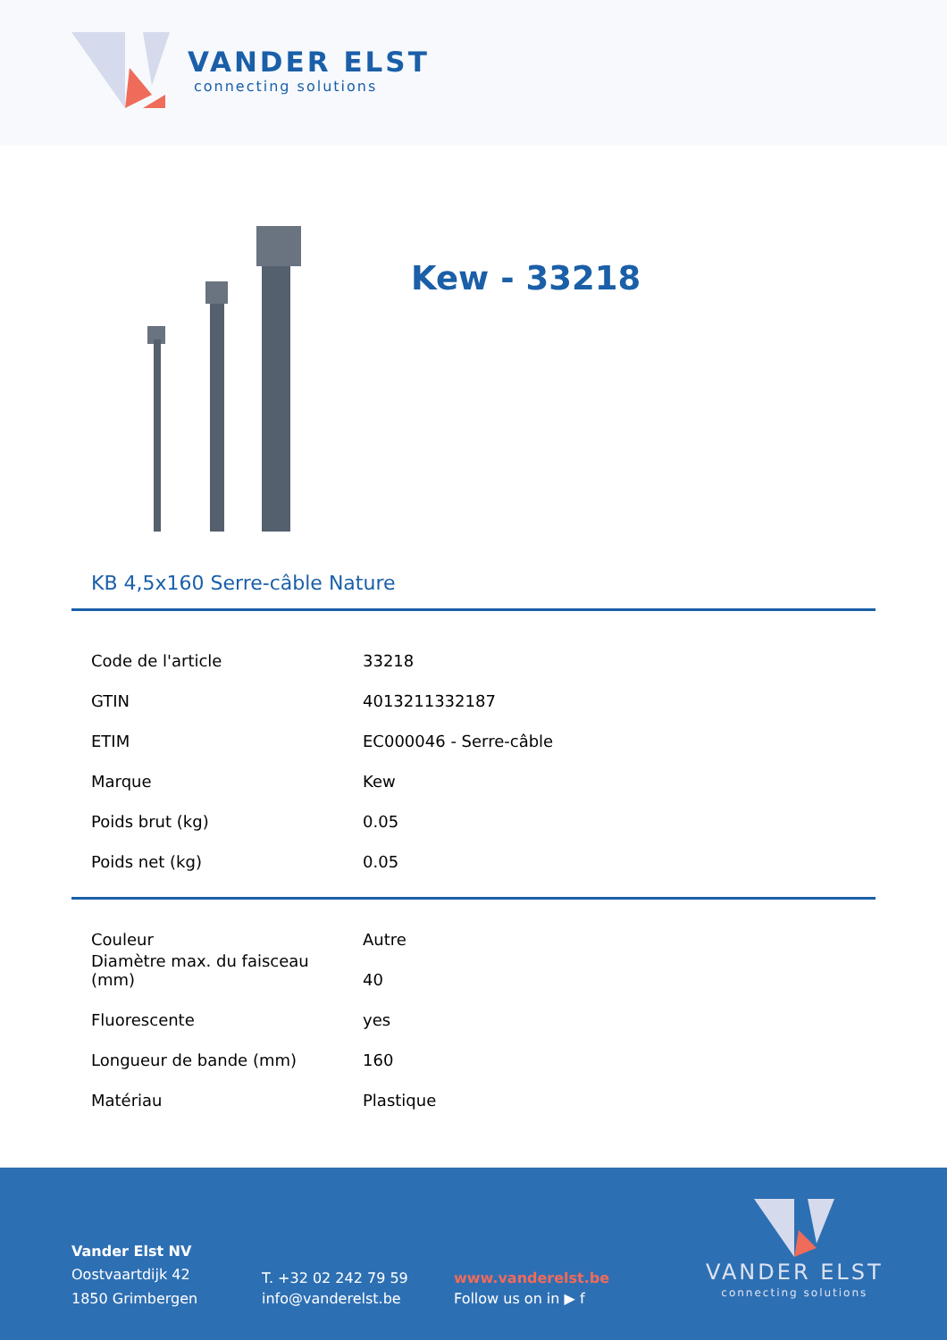VANDER ELST
connecting solutions
Kew - 33218
KB 4,5x160 Serre-câble Nature
| Code de l'article | 33218 |
| GTIN | 4013211332187 |
| ETIM | EC000046 - Serre-câble |
| Marque | Kew |
| Poids brut (kg) | 0.05 |
| Poids net (kg) | 0.05 |
| Couleur | Autre |
| Diamètre max. du faisceau (mm) | 40 |
| Fluorescente | yes |
| Longueur de bande (mm) | 160 |
| Matériau | Plastique |
Vander Elst NV
Oostvaartdijk 42
1850 Grimbergen
T. +32 02 242 79 59
info@vanderelst.be
www.vanderelst.be
Follow us on in ▶ f
VANDER ELST
connecting solutions